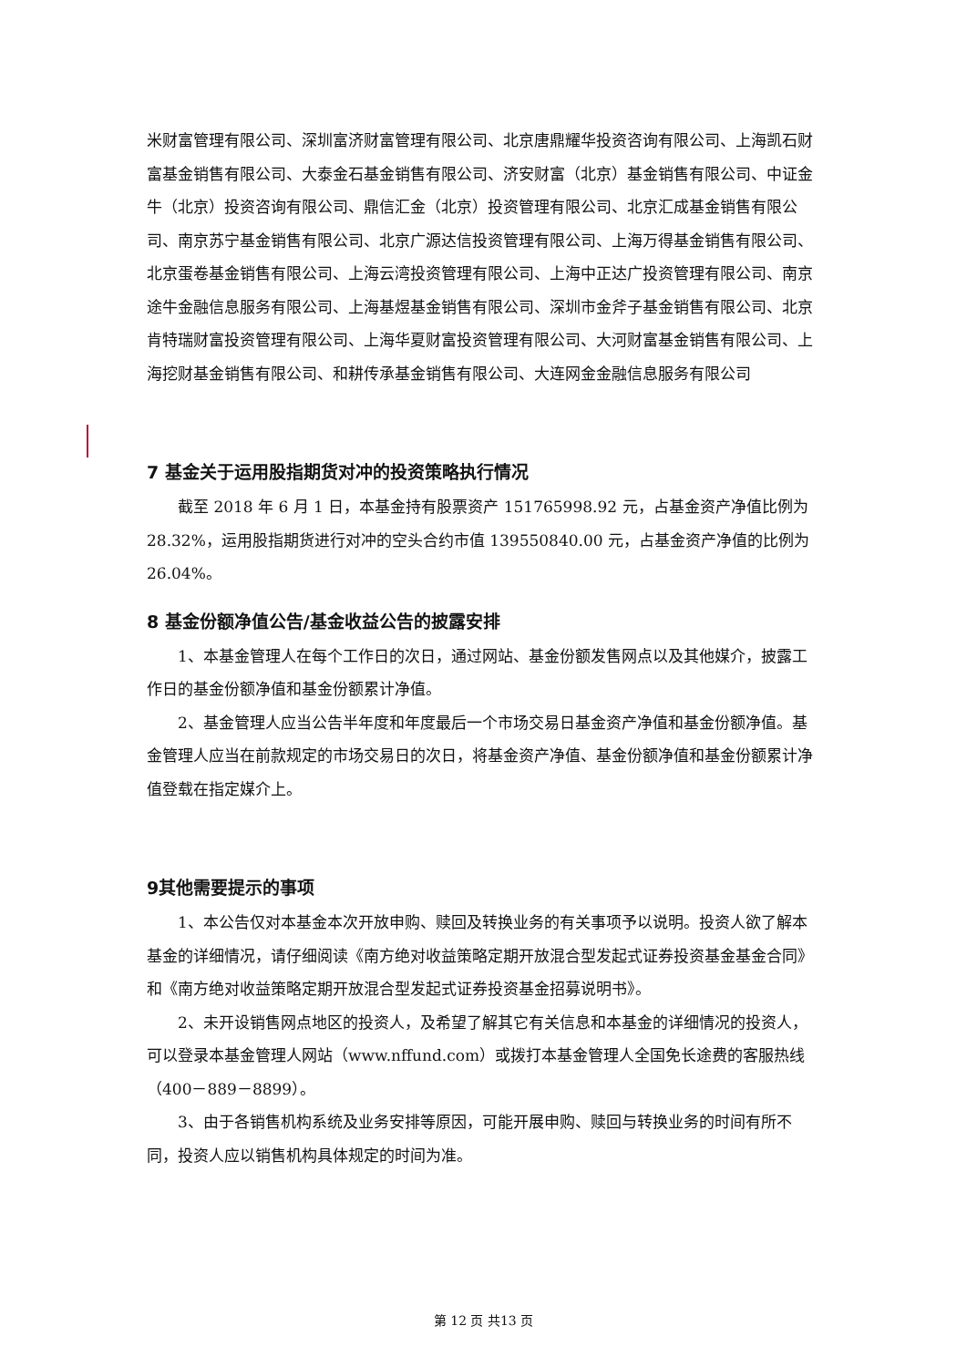米财富管理有限公司、深圳富济财富管理有限公司、北京唐鼎耀华投资咨询有限公司、上海凯石财富基金销售有限公司、大泰金石基金销售有限公司、济安财富（北京）基金销售有限公司、中证金牛（北京）投资咨询有限公司、鼎信汇金（北京）投资管理有限公司、北京汇成基金销售有限公司、南京苏宁基金销售有限公司、北京广源达信投资管理有限公司、上海万得基金销售有限公司、北京蛋卷基金销售有限公司、上海云湾投资管理有限公司、上海中正达广投资管理有限公司、南京途牛金融信息服务有限公司、上海基煜基金销售有限公司、深圳市金斧子基金销售有限公司、北京肯特瑞财富投资管理有限公司、上海华夏财富投资管理有限公司、大河财富基金销售有限公司、上海挖财基金销售有限公司、和耕传承基金销售有限公司、大连网金金融信息服务有限公司
7 基金关于运用股指期货对冲的投资策略执行情况
截至 2018 年 6 月 1 日，本基金持有股票资产 151765998.92 元，占基金资产净值比例为 28.32%，运用股指期货进行对冲的空头合约市值 139550840.00 元，占基金资产净值的比例为 26.04%。
8 基金份额净值公告/基金收益公告的披露安排
1、本基金管理人在每个工作日的次日，通过网站、基金份额发售网点以及其他媒介，披露工作日的基金份额净值和基金份额累计净值。
2、基金管理人应当公告半年度和年度最后一个市场交易日基金资产净值和基金份额净值。基金管理人应当在前款规定的市场交易日的次日，将基金资产净值、基金份额净值和基金份额累计净值登载在指定媒介上。
9其他需要提示的事项
1、本公告仅对本基金本次开放申购、赎回及转换业务的有关事项予以说明。投资人欲了解本基金的详细情况，请仔细阅读《南方绝对收益策略定期开放混合型发起式证券投资基金基金合同》和《南方绝对收益策略定期开放混合型发起式证券投资基金招募说明书》。
2、未开设销售网点地区的投资人，及希望了解其它有关信息和本基金的详细情况的投资人，可以登录本基金管理人网站（www.nffund.com）或拨打本基金管理人全国免长途费的客服热线（400－889－8899）。
3、由于各销售机构系统及业务安排等原因，可能开展申购、赎回与转换业务的时间有所不同，投资人应以销售机构具体规定的时间为准。
第 12 页 共13 页